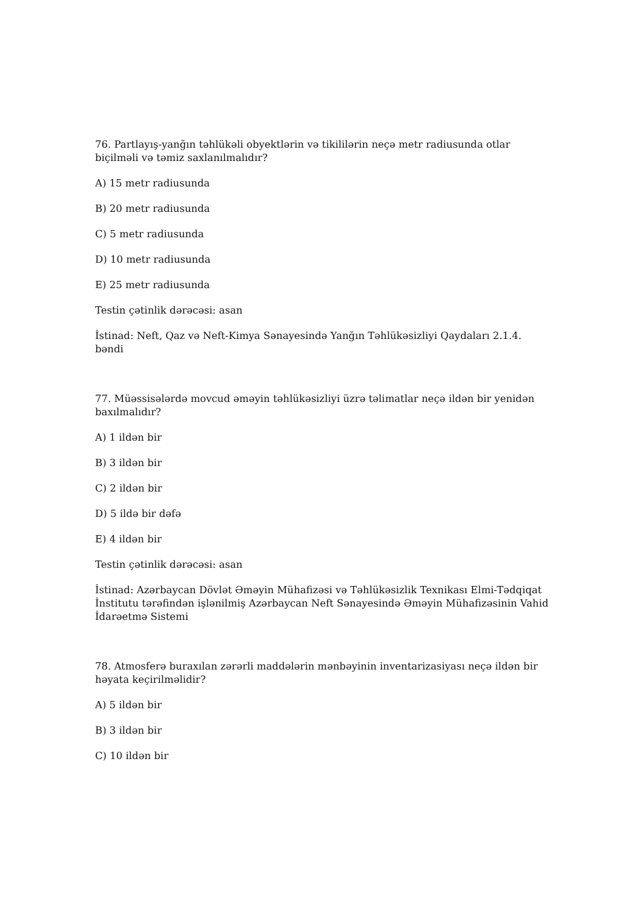76. Partlayış-yanğın təhlükəli obyektlərin və tikililərin neçə metr radiusunda otlar biçilməli və təmiz saxlanılmalıdır?
A) 15 metr radiusunda
B) 20 metr radiusunda
C) 5 metr radiusunda
D) 10 metr radiusunda
E) 25 metr radiusunda
Testin çətinlik dərəcəsi: asan
İstinad: Neft, Qaz və Neft-Kimya Sənayesində Yanğın Təhlükəsizliyi Qaydaları 2.1.4. bəndi
77. Müəssisələrdə movcud əməyin təhlükəsizliyi üzrə təlimatlar neçə ildən bir yenidən baxılmalıdır?
A) 1 ildən bir
B) 3 ildən bir
C) 2 ildən bir
D) 5 ildə bir dəfə
E) 4 ildən bir
Testin çətinlik dərəcəsi: asan
İstinad: Azərbaycan Dövlət Əməyin Mühafizəsi və Təhlükəsizlik Texnikası Elmi-Tədqiqat İnstitutu tərəfindən işlənilmiş Azərbaycan Neft Sənayesində Əməyin Mühafizəsinin Vahid İdarəetmə Sistemi
78. Atmosferə buraxılan zərərli maddələrin mənbəyinin inventarizasiyası neçə ildən bir həyata keçirilməlidir?
A) 5 ildən bir
B) 3 ildən bir
C) 10 ildən bir